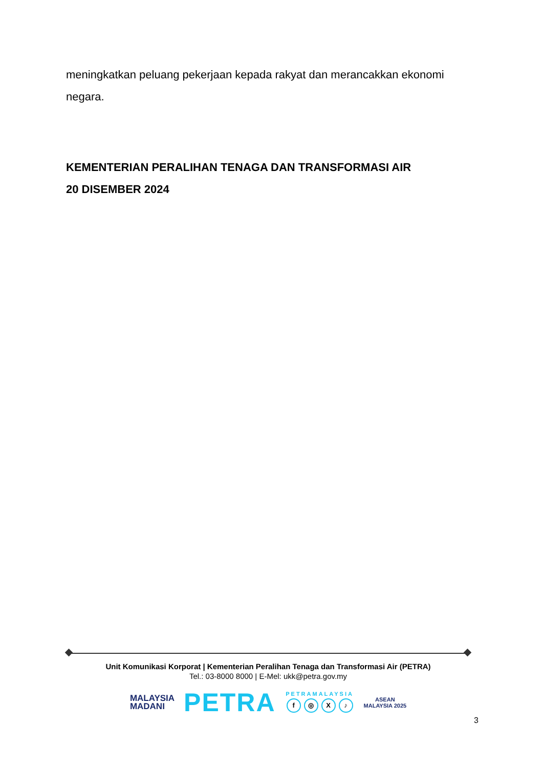meningkatkan peluang pekerjaan kepada rakyat dan merancakkan ekonomi negara.
KEMENTERIAN PERALIHAN TENAGA DAN TRANSFORMASI AIR
20 DISEMBER 2024
Unit Komunikasi Korporat | Kementerian Peralihan Tenaga dan Transformasi Air (PETRA)
Tel.: 03-8000 8000 | E-Mel: ukk@petra.gov.my
MALAYSIA
MADANI
PETRA
PETRAMALAYSIA
f ◎ X ♪
ASEAN
MALAYSIA 2025
3